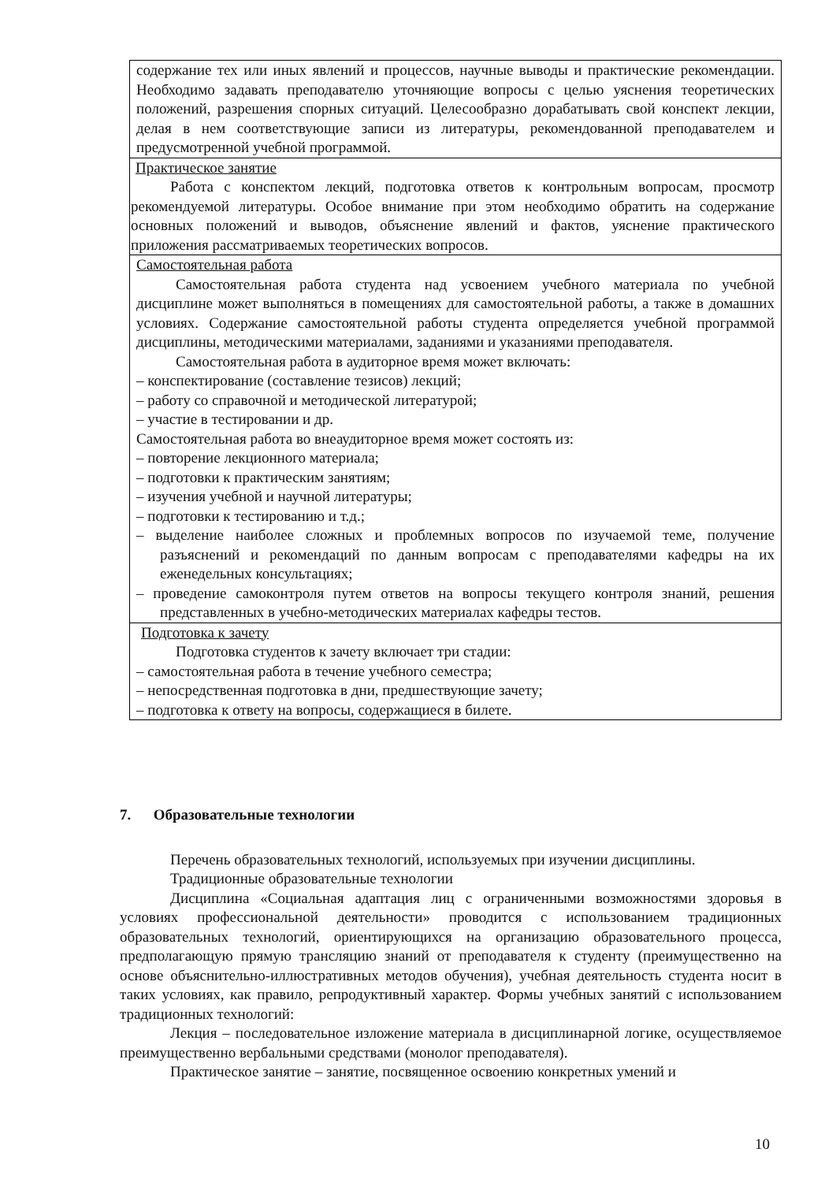| содержание тех или иных явлений и процессов, научные выводы и практические рекомендации. Необходимо задавать преподавателю уточняющие вопросы с целью уяснения теоретических положений, разрешения спорных ситуаций. Целесообразно дорабатывать свой конспект лекции, делая в нем соответствующие записи из литературы, рекомендованной преподавателем и предусмотренной учебной программой. |
| Практическое занятие Работа с конспектом лекций, подготовка ответов к контрольным вопросам, просмотр рекомендуемой литературы. Особое внимание при этом необходимо обратить на содержание основных положений и выводов, объяснение явлений и фактов, уяснение практического приложения рассматриваемых теоретических вопросов. |
| Самостоятельная работа Самостоятельная работа студента над усвоением учебного материала по учебной дисциплине может выполняться в помещениях для самостоятельной работы, а также в домашних условиях. Содержание самостоятельной работы студента определяется учебной программой дисциплины, методическими материалами, заданиями и указаниями преподавателя. Самостоятельная работа в аудиторное время может включать: – конспектирование (составление тезисов) лекций; – работу со справочной и методической литературой; – участие в тестировании и др. Самостоятельная работа во внеаудиторное время может состоять из: – повторение лекционного материала; – подготовки к практическим занятиям; – изучения учебной и научной литературы; – подготовки к тестированию и т.д.; – выделение наиболее сложных и проблемных вопросов по изучаемой теме, получение разъяснений и рекомендаций по данным вопросам с преподавателями кафедры на их еженедельных консультациях; – проведение самоконтроля путем ответов на вопросы текущего контроля знаний, решения представленных в учебно-методических материалах кафедры тестов. |
| Подготовка к зачету Подготовка студентов к зачету включает три стадии: – самостоятельная работа в течение учебного семестра; – непосредственная подготовка в дни, предшествующие зачету; – подготовка к ответу на вопросы, содержащиеся в билете. |
7. Образовательные технологии
Перечень образовательных технологий, используемых при изучении дисциплины.
Традиционные образовательные технологии
Дисциплина «Социальная адаптация лиц с ограниченными возможностями здоровья в условиях профессиональной деятельности» проводится с использованием традиционных образовательных технологий, ориентирующихся на организацию образовательного процесса, предполагающую прямую трансляцию знаний от преподавателя к студенту (преимущественно на основе объяснительно-иллюстративных методов обучения), учебная деятельность студента носит в таких условиях, как правило, репродуктивный характер. Формы учебных занятий с использованием традиционных технологий:
Лекция – последовательное изложение материала в дисциплинарной логике, осуществляемое преимущественно вербальными средствами (монолог преподавателя).
Практическое занятие – занятие, посвященное освоению конкретных умений и
10